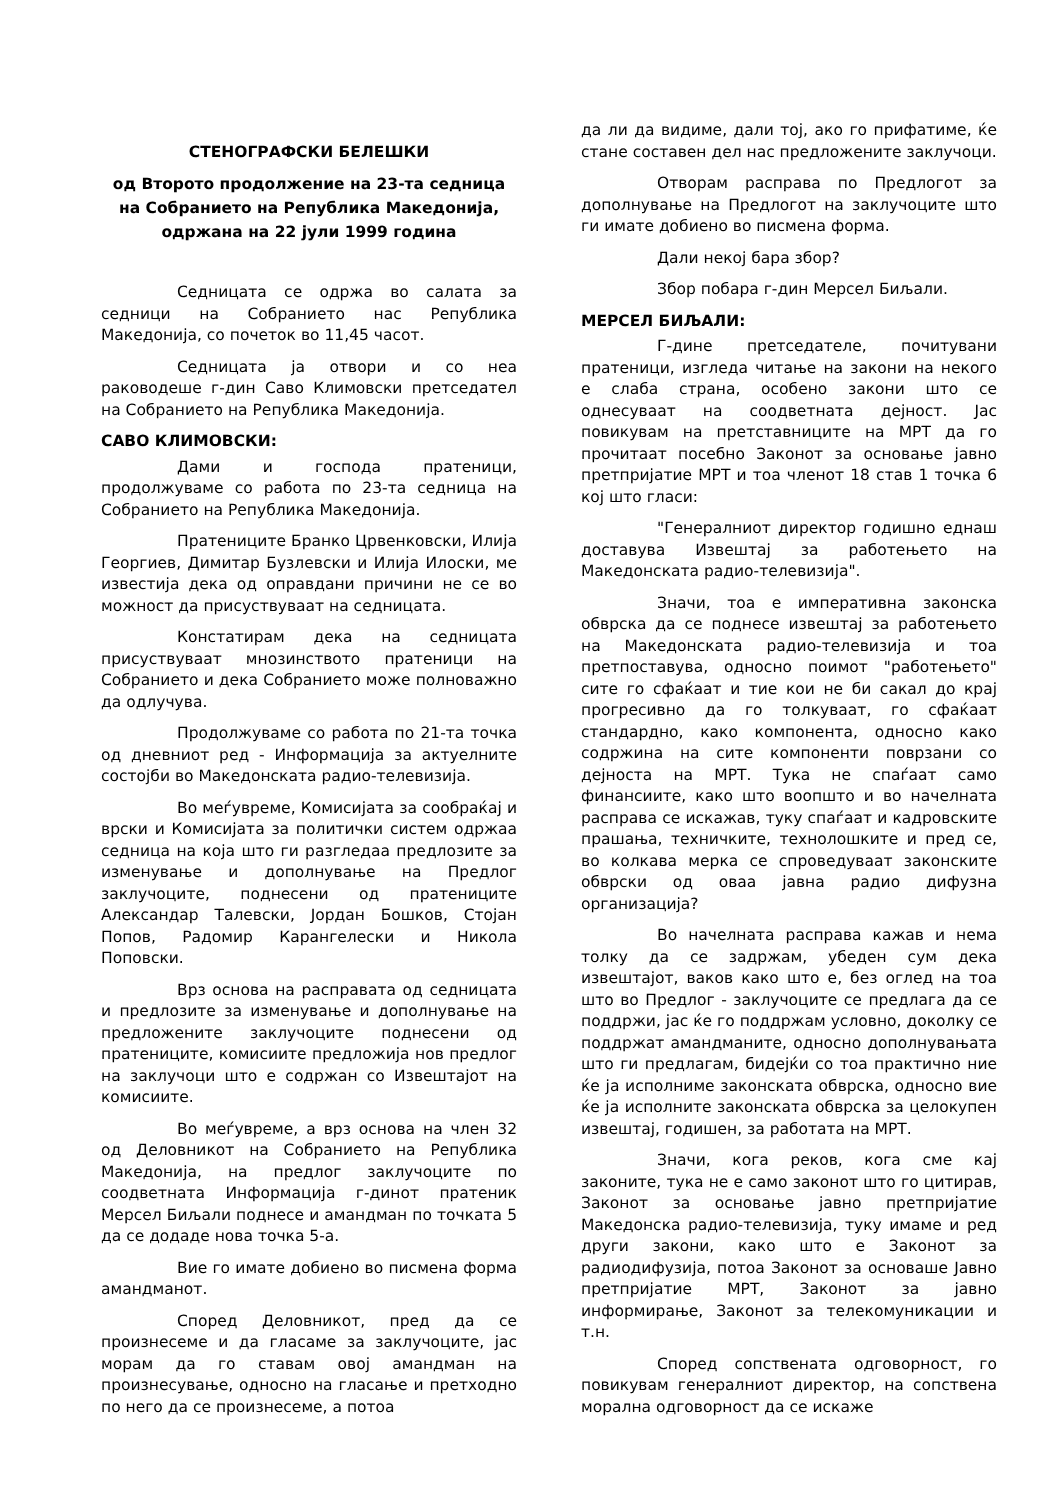СТЕНОГРАФСКИ БЕЛЕШКИ
од Второто продолжение на 23-та седница на Собранието на Република Македонија,
одржана на 22 јули 1999 година
Седницата се одржа во салата за седници на Собранието нас Република Македонија, со почеток во 11,45 часот.
Седницата ја отвори и со неа раководеше г-дин Саво Климовски претседател на Собранието на Република Македонија.
САВО КЛИМОВСКИ:
Дами и господа пратеници, продолжуваме со работа по 23-та седница на Собранието на Република Македонија.
Пратениците Бранко Црвенковски, Илија Георгиев, Димитар Бузлевски и Илија Илоски, ме известија дека од оправдани причини не се во можност да присуствуваат на седницата.
Констатирам дека на седницата присуствуваат мнозинството пратеници на Собранието и дека Собранието може полноважно да одлучува.
Продолжуваме со работа по 21-та точка од дневниот ред - Информација за актуелните состојби во Македонската радио-телевизија.
Во меѓувреме, Комисијата за сообраќај и врски и Комисијата за политички систем одржаа седница на која што ги разгледаа предлозите за изменување и дополнување на Предлог заклучоците, поднесени од пратениците Александар Талевски, Јордан Бошков, Стојан Попов, Радомир Карангелески и Никола Поповски.
Врз основа на расправата од седницата и предлозите за изменување и дополнување на предложените заклучоците поднесени од пратениците, комисиите предложија нов предлог на заклучоци што е содржан со Извештајот на комисиите.
Во меѓувреме, а врз основа на член 32 од Деловникот на Собранието на Република Македонија, на предлог заклучоците по соодветната Информација г-динот пратеник Мерсел Биљали поднесе и амандман по точката 5 да се додаде нова точка 5-а.
Вие го имате добиено во писмена форма амандманот.
Според Деловникот, пред да се произнесеме и да гласаме за заклучоците, јас морам да го ставам овој амандман на произнесување, односно на гласање и претходно по него да се произнесеме, а потоа
да ли да видиме, дали тој, ако го прифатиме, ќе стане составен дел нас предложените заклучоци.
Отворам расправа по Предлогот за дополнување на Предлогот на заклучоците што ги имате добиено во писмена форма.
Дали некој бара збор?
Збор побара г-дин Мерсел Биљали.
МЕРСЕЛ БИЉАЛИ:
Г-дине претседателе, почитувани пратеници, изгледа читање на закони на некого е слаба страна, особено закони што се однесуваат на соодветната дејност. Јас повикувам на претставниците на МРТ да го прочитаат посебно Законот за основање јавно претпријатие МРТ и тоа членот 18 став 1 точка 6 кој што гласи:
"Генералниот директор годишно еднаш доставува Извештај за работењето на Македонската радио-телевизија".
Значи, тоа е императивна законска обврска да се поднесе извештај за работењето на Македонската радио-телевизија и тоа претпоставува, односно поимот "работењето" сите го сфаќаат и тие кои не би сакал до крај прогресивно да го толкуваат, го сфаќаат стандардно, како компонента, односно како содржина на сите компоненти поврзани со дејноста на МРТ. Тука не спаѓаат само финансиите, како што воопшто и во начелната расправа се искажав, туку спаѓаат и кадровските прашања, техничките, технолошките и пред се, во колкава мерка се спроведуваат законските обврски од оваа јавна радио дифузна организација?
Во начелната расправа кажав и нема толку да се задржам, убеден сум дека извештајот, ваков како што е, без оглед на тоа што во Предлог - заклучоците се предлага да се поддржи, јас ќе го поддржам условно, доколку се поддржат амандманите, односно дополнувањата што ги предлагам, бидејќи со тоа практично ние ќе ја исполниме законската обврска, односно вие ќе ја исполните законската обврска за целокупен извештај, годишен, за работата на МРТ.
Значи, кога реков, кога сме кај законите, тука не е само законот што го цитирав, Законот за основање јавно претпријатие Македонска радио-телевизија, туку имаме и ред други закони, како што е Законот за радиодифузија, потоа Законот за основаше Јавно претпријатие МРТ, Законот за јавно информирање, Законот за телекомуникации и т.н.
Според сопствената одговорност, го повикувам генералниот директор, на сопствена морална одговорност да се искаже